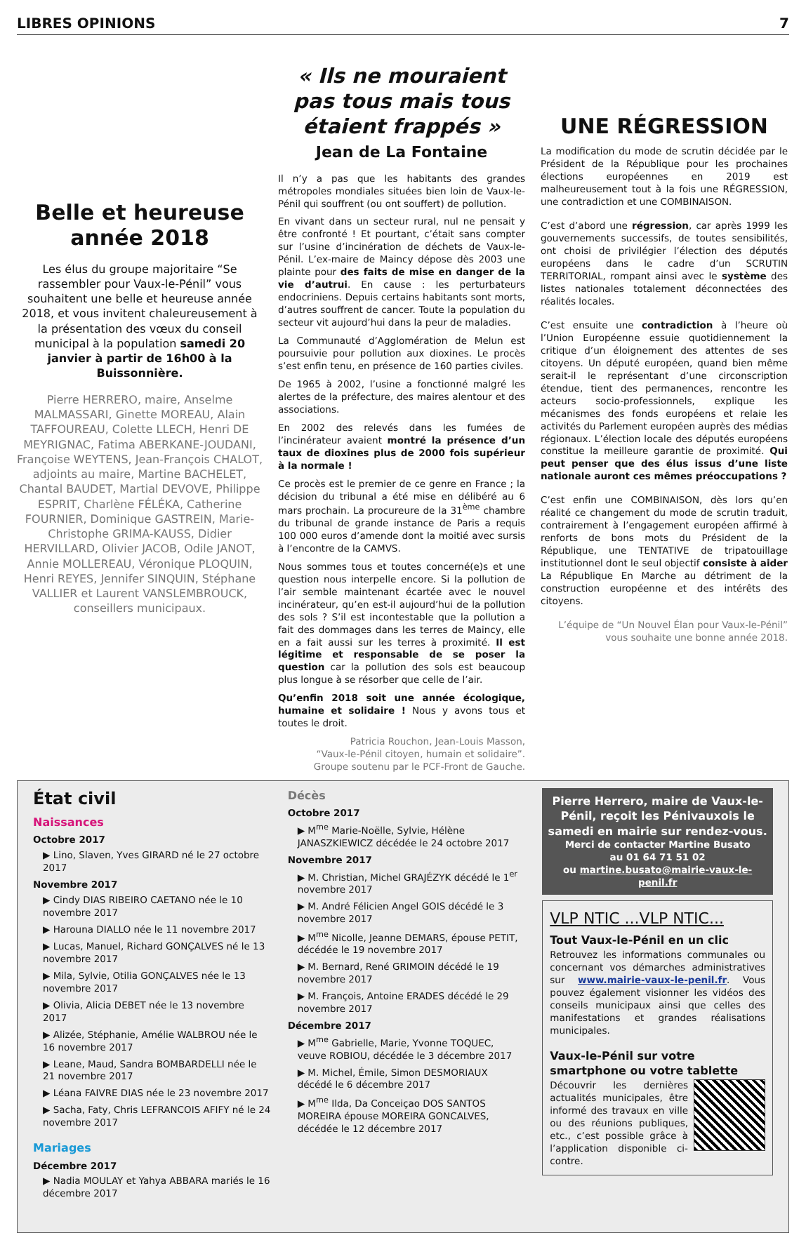LIBRES OPINIONS 7
Belle et heureuse année 2018
Les élus du groupe majoritaire “Se rassembler pour Vaux-le-Pénil” vous souhaitent une belle et heureuse année 2018, et vous invitent chaleureusement à la présentation des vœux du conseil municipal à la population samedi 20 janvier à partir de 16h00 à la Buissonnière.
Pierre HERRERO, maire, Anselme MALMASSARI, Ginette MOREAU, Alain TAFFOUREAU, Colette LLECH, Henri DE MEYRIGNAC, Fatima ABERKANE-JOUDANI, Françoise WEYTENS, Jean-François CHALOT, adjoints au maire, Martine BACHELET, Chantal BAUDET, Martial DEVOVE, Philippe ESPRIT, Charlène FÉLÉKA, Catherine FOURNIER, Dominique GASTREIN, Marie-Christophe GRIMA-KAUSS, Didier HERVILLARD, Olivier JACOB, Odile JANOT, Annie MOLLEREAU, Véronique PLOQUIN, Henri REYES, Jennifer SINQUIN, Stéphane VALLIER et Laurent VANSLEMBROUCK, conseillers municipaux.
« Ils ne mouraient pas tous mais tous étaient frappés »
Jean de La Fontaine
Il n’y a pas que les habitants des grandes métropoles mondiales situées bien loin de Vaux-le-Pénil qui souffrent (ou ont souffert) de pollution.
En vivant dans un secteur rural, nul ne pensait y être confronté ! Et pourtant, c’était sans compter sur l’usine d’incinération de déchets de Vaux-le-Pénil. L’ex-maire de Maincy dépose dès 2003 une plainte pour des faits de mise en danger de la vie d’autrui. En cause : les perturbateurs endocriniens. Depuis certains habitants sont morts, d’autres souffrent de cancer. Toute la population du secteur vit aujourd’hui dans la peur de maladies.
La Communauté d’Agglomération de Melun est poursuivie pour pollution aux dioxines. Le procès s’est enfin tenu, en présence de 160 parties civiles.
De 1965 à 2002, l’usine a fonctionné malgré les alertes de la préfecture, des maires alentour et des associations.
En 2002 des relevés dans les fumées de l’incinérateur avaient montré la présence d’un taux de dioxines plus de 2000 fois supérieur à la normale !
Ce procès est le premier de ce genre en France ; la décision du tribunal a été mise en délibéré au 6 mars prochain. La procureure de la 31<sup>ème</sup> chambre du tribunal de grande instance de Paris a requis 100 000 euros d’amende dont la moitié avec sursis à l’encontre de la CAMVS.
Nous sommes tous et toutes concerné(e)s et une question nous interpelle encore. Si la pollution de l’air semble maintenant écartée avec le nouvel incinérateur, qu’en est-il aujourd’hui de la pollution des sols ? S’il est incontestable que la pollution a fait des dommages dans les terres de Maincy, elle en a fait aussi sur les terres à proximité. Il est légitime et responsable de se poser la question car la pollution des sols est beaucoup plus longue à se résorber que celle de l’air.
Qu’enfin 2018 soit une année écologique, humaine et solidaire ! Nous y avons tous et toutes le droit.
Patricia Rouchon, Jean-Louis Masson,
“Vaux-le-Pénil citoyen, humain et solidaire”.
Groupe soutenu par le PCF-Front de Gauche.
UNE RÉGRESSION
La modification du mode de scrutin décidée par le Président de la République pour les prochaines élections européennes en 2019 est malheureusement tout à la fois une RÉGRESSION, une contradiction et une COMBINAISON.
C’est d’abord une régression, car après 1999 les gouvernements successifs, de toutes sensibilités, ont choisi de privilégier l’élection des députés européens dans le cadre d’un SCRUTIN TERRITORIAL, rompant ainsi avec le système des listes nationales totalement déconnectées des réalités locales.
C’est ensuite une contradiction à l’heure où l’Union Européenne essuie quotidiennement la critique d’un éloignement des attentes de ses citoyens. Un député européen, quand bien même serait-il le représentant d’une circonscription étendue, tient des permanences, rencontre les acteurs socio-professionnels, explique les mécanismes des fonds européens et relaie les activités du Parlement européen auprès des médias régionaux. L’élection locale des députés européens constitue la meilleure garantie de proximité. Qui peut penser que des élus issus d’une liste nationale auront ces mêmes préoccupations ?
C’est enfin une COMBINAISON, dès lors qu’en réalité ce changement du mode de scrutin traduit, contrairement à l’engagement européen affirmé à renforts de bons mots du Président de la République, une TENTATIVE de tripatouillage institutionnel dont le seul objectif consiste à aider La République En Marche au détriment de la construction européenne et des intérêts des citoyens.
L’équipe de “Un Nouvel Élan pour Vaux-le-Pénil”
vous souhaite une bonne année 2018.
État civil
Naissances
Octobre 2017
▶ Lino, Slaven, Yves GIRARD né le 27 octobre 2017
Novembre 2017
▶ Cindy DIAS RIBEIRO CAETANO née le 10 novembre 2017
▶ Harouna DIALLO née le 11 novembre 2017
▶ Lucas, Manuel, Richard GONÇALVES né le 13 novembre 2017
▶ Mila, Sylvie, Otilia GONÇALVES née le 13 novembre 2017
▶ Olivia, Alicia DEBET née le 13 novembre 2017
▶ Alizée, Stéphanie, Amélie WALBROU née le 16 novembre 2017
▶ Leane, Maud, Sandra BOMBARDELLI née le 21 novembre 2017
▶ Léana FAIVRE DIAS née le 23 novembre 2017
▶ Sacha, Faty, Chris LEFRANCOIS AFIFY né le 24 novembre 2017
Mariages
Décembre 2017
▶ Nadia MOULAY et Yahya ABBARA mariés le 16 décembre 2017
Décès
Octobre 2017
▶ M<sup>me</sup> Marie-Noëlle, Sylvie, Hélène JANASZKIEWICZ décédée le 24 octobre 2017
Novembre 2017
▶ M. Christian, Michel GRAJÉZYK décédé le 1<sup>er</sup> novembre 2017
▶ M. André Félicien Angel GOIS décédé le 3 novembre 2017
▶ M<sup>me</sup> Nicolle, Jeanne DEMARS, épouse PETIT, décédée le 19 novembre 2017
▶ M. Bernard, René GRIMOIN décédé le 19 novembre 2017
▶ M. François, Antoine ERADES décédé le 29 novembre 2017
Décembre 2017
▶ M<sup>me</sup> Gabrielle, Marie, Yvonne TOQUEC, veuve ROBIOU, décédée le 3 décembre 2017
▶ M. Michel, Émile, Simon DESMORIAUX décédé le 6 décembre 2017
▶ M<sup>me</sup> Ilda, Da Conceiçao DOS SANTOS MOREIRA épouse MOREIRA GONCALVES, décédée le 12 décembre 2017
Pierre Herrero, maire de Vaux-le-Pénil, reçoit les Pénivauxois le samedi en mairie sur rendez-vous.
Merci de contacter Martine Busato
au 01 64 71 51 02
ou martine.busato@mairie-vaux-le-penil.fr
VLP NTIC ...VLP NTIC...
Tout Vaux-le-Pénil en un clic
Retrouvez les informations communales ou concernant vos démarches administratives sur www.mairie-vaux-le-penil.fr. Vous pouvez également visionner les vidéos des conseils municipaux ainsi que celles des manifestations et grandes réalisations municipales.
Vaux-le-Pénil sur votre smartphone ou votre tablette
Découvrir les dernières actualités municipales, être informé des travaux en ville ou des réunions publiques, etc., c’est possible grâce à l’application disponible ci-contre.